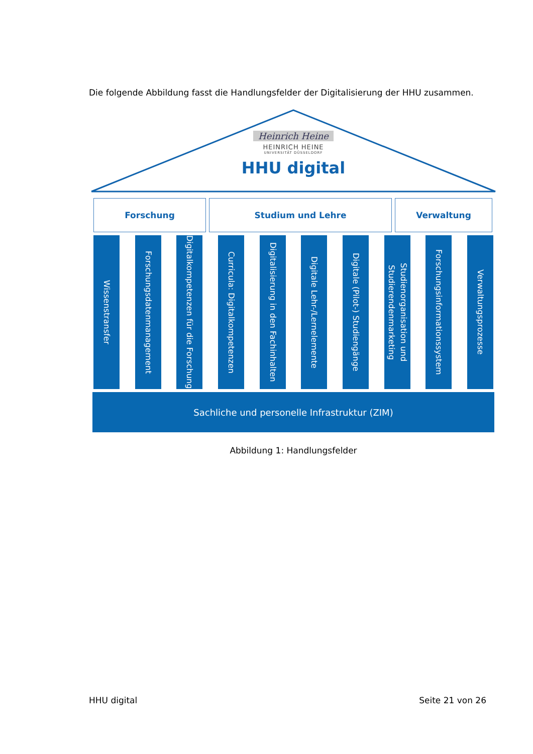Die folgende Abbildung fasst die Handlungsfelder der Digitalisierung der HHU zusammen.
Heinrich Heine
HEINRICH HEINE
UNIVERSITÄT DÜSSELDORF
HHU digital
Forschung Studium und Lehre Verwaltung
Wissenstransfer
Forschungsdatenmanagement
Digitalkompetenzen für die Forschung
Curricula: Digitalkompetenzen
Digitalisierung in den Fachinhalten
Digitale Lehr-/Lernelemente
Digitale (Pilot-) Studiengänge
Studienorganisation und Studierendenmarketing
Forschungsinformationssystem
Verwaltungsprozesse
Sachliche und personelle Infrastruktur (ZIM)
Abbildung 1: Handlungsfelder
HHU digital Seite 21 von 26